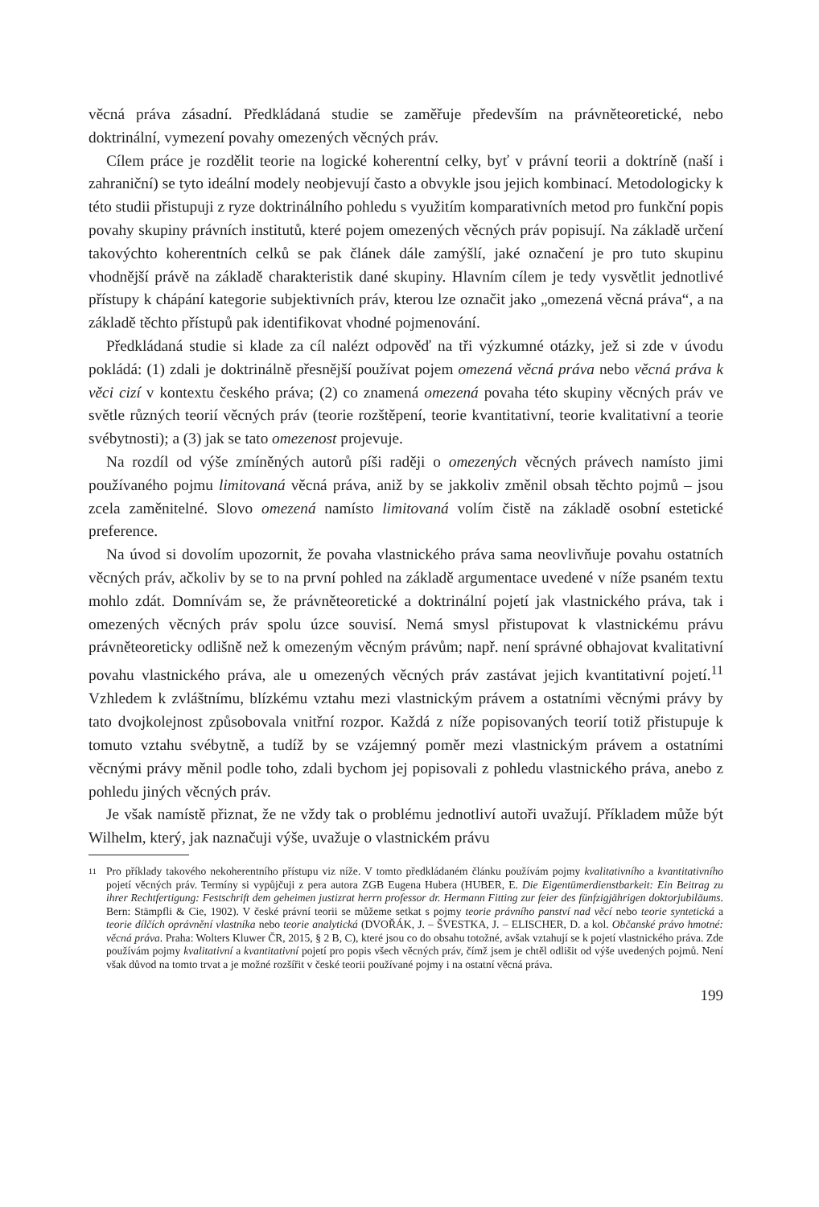věcná práva zásadní. Předkládaná studie se zaměřuje především na právněteoretické, nebo doktrinální, vymezení povahy omezených věcných práv.
Cílem práce je rozdělit teorie na logické koherentní celky, byť v právní teorii a doktríně (naší i zahraniční) se tyto ideální modely neobjevují často a obvykle jsou jejich kombinací. Metodologicky k této studii přistupuji z ryze doktrinálního pohledu s využitím komparativních metod pro funkční popis povahy skupiny právních institutů, které pojem omezených věcných práv popisují. Na základě určení takovýchto koherentních celků se pak článek dále zamýšlí, jaké označení je pro tuto skupinu vhodnější právě na základě charakteristik dané skupiny. Hlavním cílem je tedy vysvětlit jednotlivé přístupy k chápání kategorie subjektivních práv, kterou lze označit jako „omezená věcná práva“, a na základě těchto přístupů pak identifikovat vhodné pojmenování.
Předkládaná studie si klade za cíl nalézt odpověď na tři výzkumné otázky, jež si zde v úvodu pokládá: (1) zdali je doktrinálně přesnější používat pojem omezená věcná práva nebo věcná práva k věci cizí v kontextu českého práva; (2) co znamená omezená povaha této skupiny věcných práv ve světle různých teorií věcných práv (teorie rozštěpení, teorie kvantitativní, teorie kvalitativní a teorie svébytnosti); a (3) jak se tato omezenost projevuje.
Na rozdíl od výše zmíněných autorů píši raději o omezených věcných právech namísto jimi používaného pojmu limitovaná věcná práva, aniž by se jakkoliv změnil obsah těchto pojmů – jsou zcela zaměnitelné. Slovo omezená namísto limitovaná volím čistě na základě osobní estetické preference.
Na úvod si dovolím upozornit, že povaha vlastnického práva sama neovlivňuje povahu ostatních věcných práv, ačkoliv by se to na první pohled na základě argumentace uvedené v níže psaném textu mohlo zdát. Domnívám se, že právněteoretické a doktrinální pojetí jak vlastnického práva, tak i omezených věcných práv spolu úzce souvisí. Nemá smysl přistupovat k vlastnickému právu právněteoreticky odlišně než k omezeným věcným právům; např. není správné obhajovat kvalitativní povahu vlastnického práva, ale u omezených věcných práv zastávat jejich kvantitativní pojetí.<sup>11</sup> Vzhledem k zvláštnímu, blízkému vztahu mezi vlastnickým právem a ostatními věcnými právy by tato dvojkolejnost způsobovala vnitřní rozpor. Každá z níže popisovaných teorií totiž přistupuje k tomuto vztahu svébytně, a tudíž by se vzájemný poměr mezi vlastnickým právem a ostatními věcnými právy měnil podle toho, zdali bychom jej popisovali z pohledu vlastnického práva, anebo z pohledu jiných věcných práv.
Je však namístě přiznat, že ne vždy tak o problému jednotliví autoři uvažují. Příkladem může být Wilhelm, který, jak naznačuji výše, uvažuje o vlastnickém právu
11 Pro příklady takového nekoherentního přístupu viz níže. V tomto předkládaném článku používám pojmy kvalitativního a kvantitativního pojetí věcných práv. Termíny si vypůjčuji z pera autora ZGB Eugena Hubera (HUBER, E. Die Eigentümerdienstbarkeit: Ein Beitrag zu ihrer Rechtfertigung: Festschrift dem geheimen justizrat herrn professor dr. Hermann Fitting zur feier des fünfzigjährigen doktorjubiläums. Bern: Stämpfli & Cie, 1902). V české právní teorii se můžeme setkat s pojmy teorie právního panství nad věcí nebo teorie syntetická a teorie dílčích oprávnění vlastníka nebo teorie analytická (DVOŘÁK, J. – ŠVESTKA, J. – ELISCHER, D. a kol. Občanské právo hmotné: věcná práva. Praha: Wolters Kluwer ČR, 2015, § 2 B, C), které jsou co do obsahu totožné, avšak vztahují se k pojetí vlastnického práva. Zde používám pojmy kvalitativní a kvantitativní pojetí pro popis všech věcných práv, čímž jsem je chtěl odlišit od výše uvedených pojmů. Není však důvod na tomto trvat a je možné rozšířit v české teorii používané pojmy i na ostatní věcná práva.
199